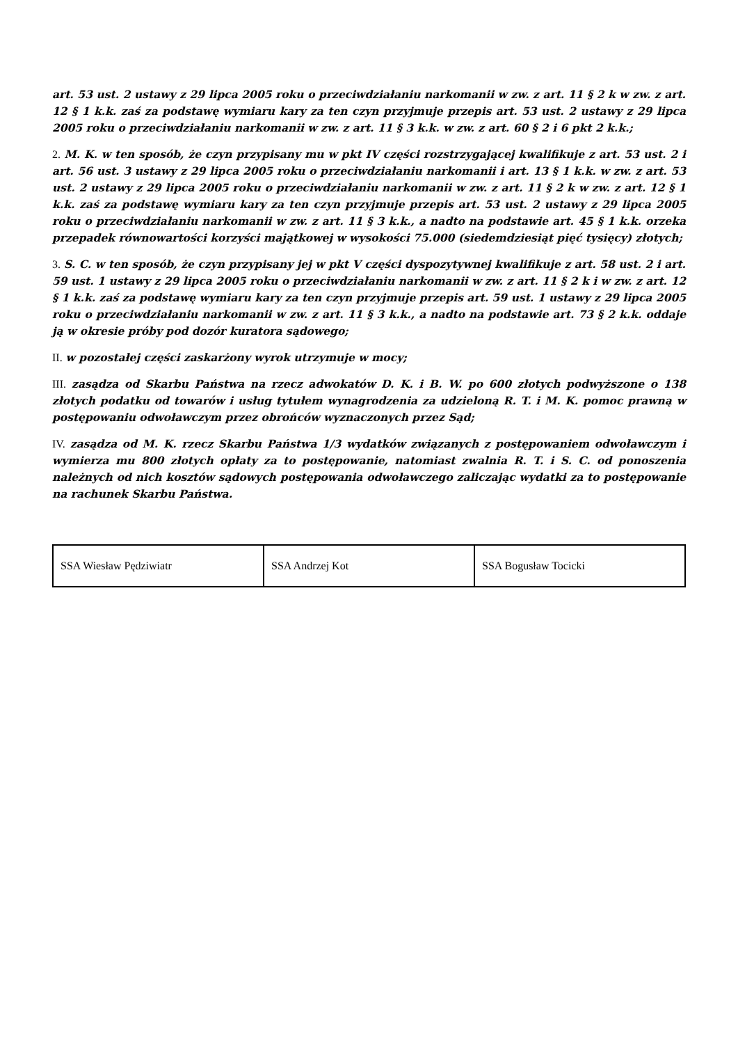art. 53 ust. 2 ustawy z 29 lipca 2005 roku o przeciwdziałaniu narkomanii w zw. z art. 11 § 2 k w zw. z art. 12 § 1 k.k. zaś za podstawę wymiaru kary za ten czyn przyjmuje przepis art. 53 ust. 2 ustawy z 29 lipca 2005 roku o przeciwdziałaniu narkomanii w zw. z art. 11 § 3 k.k. w zw. z art. 60 § 2 i 6 pkt 2 k.k.;
2. M. K. w ten sposób, że czyn przypisany mu w pkt IV części rozstrzygającej kwalifikuje z art. 53 ust. 2 i art. 56 ust. 3 ustawy z 29 lipca 2005 roku o przeciwdziałaniu narkomanii i art. 13 § 1 k.k. w zw. z art. 53 ust. 2 ustawy z 29 lipca 2005 roku o przeciwdziałaniu narkomanii w zw. z art. 11 § 2 k w zw. z art. 12 § 1 k.k. zaś za podstawę wymiaru kary za ten czyn przyjmuje przepis art. 53 ust. 2 ustawy z 29 lipca 2005 roku o przeciwdziałaniu narkomanii w zw. z art. 11 § 3 k.k., a nadto na podstawie art. 45 § 1 k.k. orzeka przepadek równowartości korzyści majątkowej w wysokości 75.000 (siedemdziesiąt pięć tysięcy) złotych;
3. S. C. w ten sposób, że czyn przypisany jej w pkt V części dyspozytywnej kwalifikuje z art. 58 ust. 2 i art. 59 ust. 1 ustawy z 29 lipca 2005 roku o przeciwdziałaniu narkomanii w zw. z art. 11 § 2 k i w zw. z art. 12 § 1 k.k. zaś za podstawę wymiaru kary za ten czyn przyjmuje przepis art. 59 ust. 1 ustawy z 29 lipca 2005 roku o przeciwdziałaniu narkomanii w zw. z art. 11 § 3 k.k., a nadto na podstawie art. 73 § 2 k.k. oddaje ją w okresie próby pod dozór kuratora sądowego;
II. w pozostałej części zaskarżony wyrok utrzymuje w mocy;
III. zasądza od Skarbu Państwa na rzecz adwokatów D. K. i B. W. po 600 złotych podwyższone o 138 złotych podatku od towarów i usług tytułem wynagrodzenia za udzieloną R. T. i M. K. pomoc prawną w postępowaniu odwoławczym przez obrońców wyznaczonych przez Sąd;
IV. zasądza od M. K. rzecz Skarbu Państwa 1/3 wydatków związanych z postępowaniem odwoławczym i wymierza mu 800 złotych opłaty za to postępowanie, natomiast zwalnia R. T. i S. C. od ponoszenia należnych od nich kosztów sądowych postępowania odwoławczego zaliczając wydatki za to postępowanie na rachunek Skarbu Państwa.
| SSA Wiesław Pędziwiatr | SSA Andrzej Kot | SSA Bogusław Tocicki |